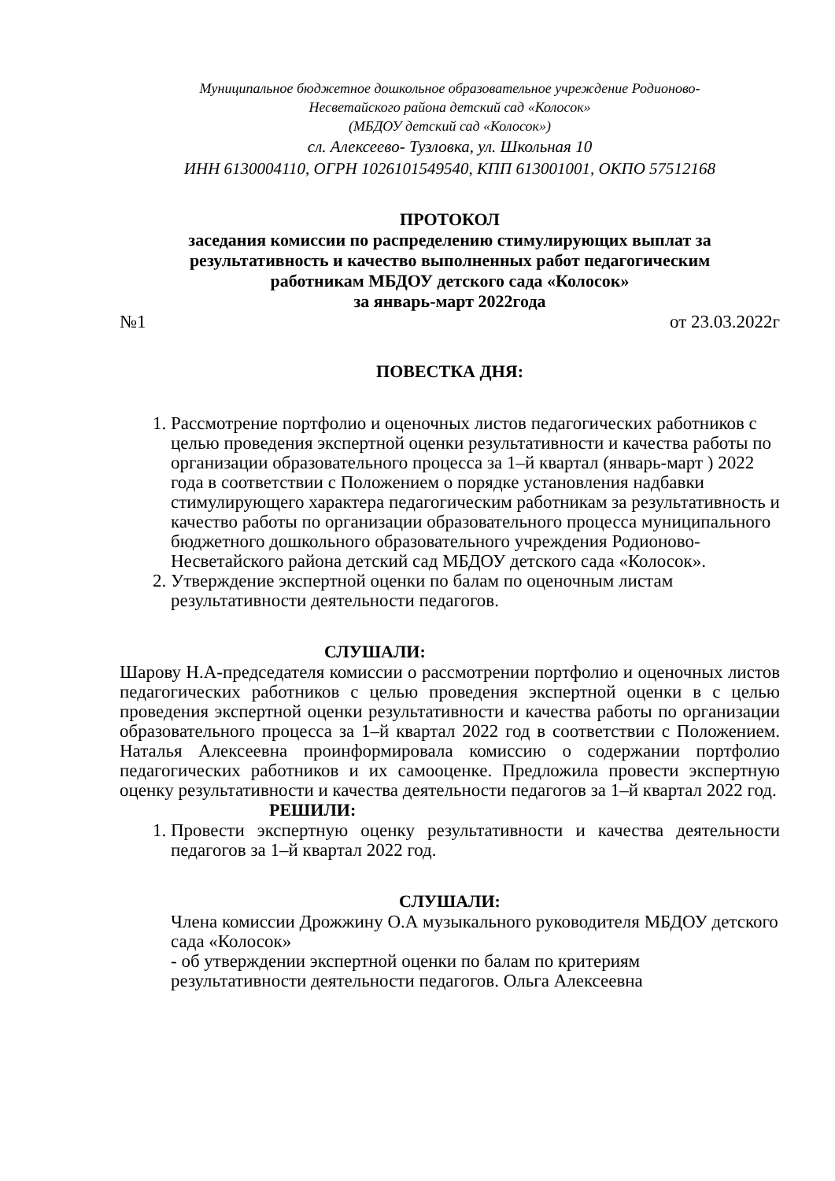Муниципальное бюджетное дошкольное образовательное учреждение Родионово-
Несветайского района детский сад «Колосок»
(МБДОУ детский сад «Колосок»)
сл. Алексеево- Тузловка, ул. Школьная 10
ИНН 6130004110, ОГРН 1026101549540, КПП 613001001, ОКПО 57512168
ПРОТОКОЛ
заседания комиссии по распределению стимулирующих выплат за
результативность и качество выполненных работ педагогическим
работникам МБДОУ детского сада «Колосок»
за январь-март 2022года
№1 от 23.03.2022г
ПОВЕСТКА ДНЯ:
1. Рассмотрение портфолио и оценочных листов педагогических работников с целью проведения экспертной оценки результативности и качества работы по организации образовательного процесса за 1–й квартал (январь-март ) 2022 года в соответствии с Положением о порядке установления надбавки стимулирующего характера педагогическим работникам за результативность и качество работы по организации образовательного процесса муниципального бюджетного дошкольного образовательного учреждения Родионово-Несветайского района детский сад МБДОУ детского сада «Колосок».
2. Утверждение экспертной оценки по балам по оценочным листам результативности деятельности педагогов.
СЛУШАЛИ:
Шарову Н.А-председателя комиссии о рассмотрении портфолио и оценочных листов педагогических работников с целью проведения экспертной оценки в с целью проведения экспертной оценки результативности и качества работы по организации образовательного процесса за 1–й квартал 2022 год в соответствии с Положением. Наталья Алексеевна проинформировала комиссию о содержании портфолио педагогических работников и их самооценке. Предложила провести экспертную оценку результативности и качества деятельности педагогов за 1–й квартал 2022 год.
РЕШИЛИ:
1. Провести экспертную оценку результативности и качества деятельности педагогов за 1–й квартал 2022 год.
СЛУШАЛИ:
Члена комиссии Дрожжину О.А музыкального руководителя МБДОУ детского сада «Колосок»
- об утверждении экспертной оценки по балам по критериям результативности деятельности педагогов. Ольга Алексеевна